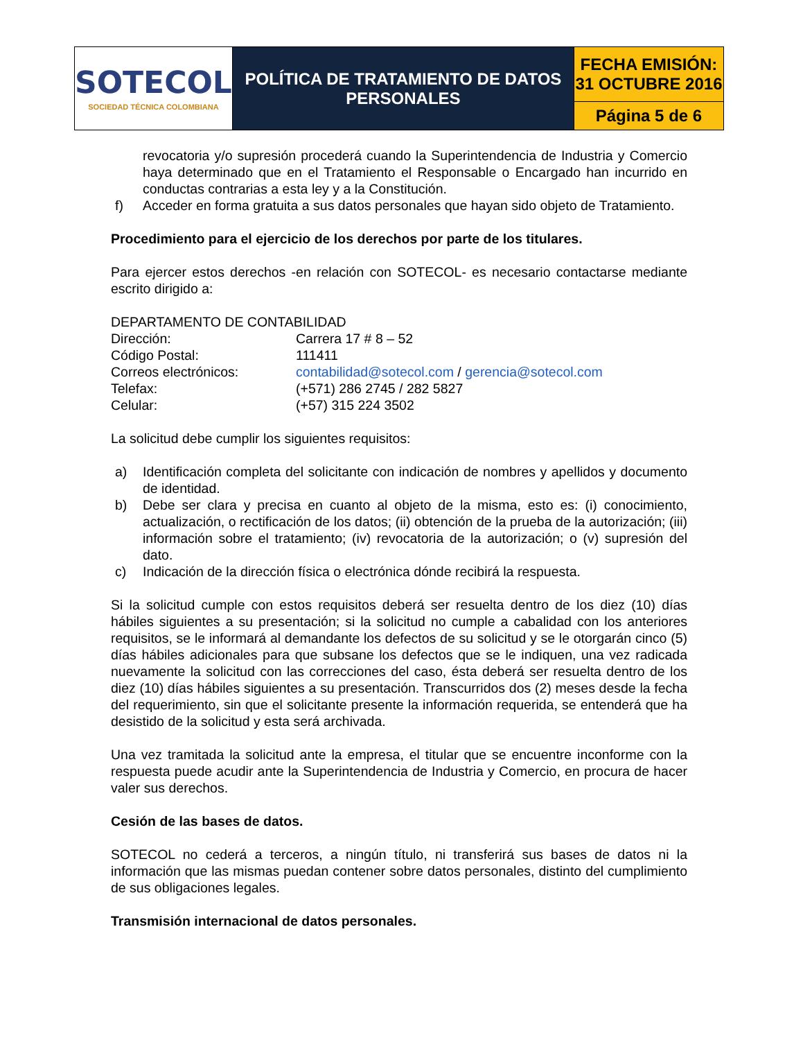| SOTECOL SOCIEDAD TÉCNICA COLOMBIANA | POLÍTICA DE TRATAMIENTO DE DATOS PERSONALES | FECHA EMISIÓN: 31 OCTUBRE 2016 |
| | | Página 5 de 6 |
revocatoria y/o supresión procederá cuando la Superintendencia de Industria y Comercio haya determinado que en el Tratamiento el Responsable o Encargado han incurrido en conductas contrarias a esta ley y a la Constitución.
f) Acceder en forma gratuita a sus datos personales que hayan sido objeto de Tratamiento.
Procedimiento para el ejercicio de los derechos por parte de los titulares.
Para ejercer estos derechos -en relación con SOTECOL- es necesario contactarse mediante escrito dirigido a:
DEPARTAMENTO DE CONTABILIDAD
| Dirección: | Carrera 17 # 8 – 52 |
| Código Postal: | 111411 |
| Correos electrónicos: | contabilidad@sotecol.com / gerencia@sotecol.com |
| Telefax: | (+571) 286 2745 / 282 5827 |
| Celular: | (+57) 315 224 3502 |
La solicitud debe cumplir los siguientes requisitos:
a) Identificación completa del solicitante con indicación de nombres y apellidos y documento de identidad.
b) Debe ser clara y precisa en cuanto al objeto de la misma, esto es: (i) conocimiento, actualización, o rectificación de los datos; (ii) obtención de la prueba de la autorización; (iii) información sobre el tratamiento; (iv) revocatoria de la autorización; o (v) supresión del dato.
c) Indicación de la dirección física o electrónica dónde recibirá la respuesta.
Si la solicitud cumple con estos requisitos deberá ser resuelta dentro de los diez (10) días hábiles siguientes a su presentación; si la solicitud no cumple a cabalidad con los anteriores requisitos, se le informará al demandante los defectos de su solicitud y se le otorgarán cinco (5) días hábiles adicionales para que subsane los defectos que se le indiquen, una vez radicada nuevamente la solicitud con las correcciones del caso, ésta deberá ser resuelta dentro de los diez (10) días hábiles siguientes a su presentación. Transcurridos dos (2) meses desde la fecha del requerimiento, sin que el solicitante presente la información requerida, se entenderá que ha desistido de la solicitud y esta será archivada.
Una vez tramitada la solicitud ante la empresa, el titular que se encuentre inconforme con la respuesta puede acudir ante la Superintendencia de Industria y Comercio, en procura de hacer valer sus derechos.
Cesión de las bases de datos.
SOTECOL no cederá a terceros, a ningún título, ni transferirá sus bases de datos ni la información que las mismas puedan contener sobre datos personales, distinto del cumplimiento de sus obligaciones legales.
Transmisión internacional de datos personales.